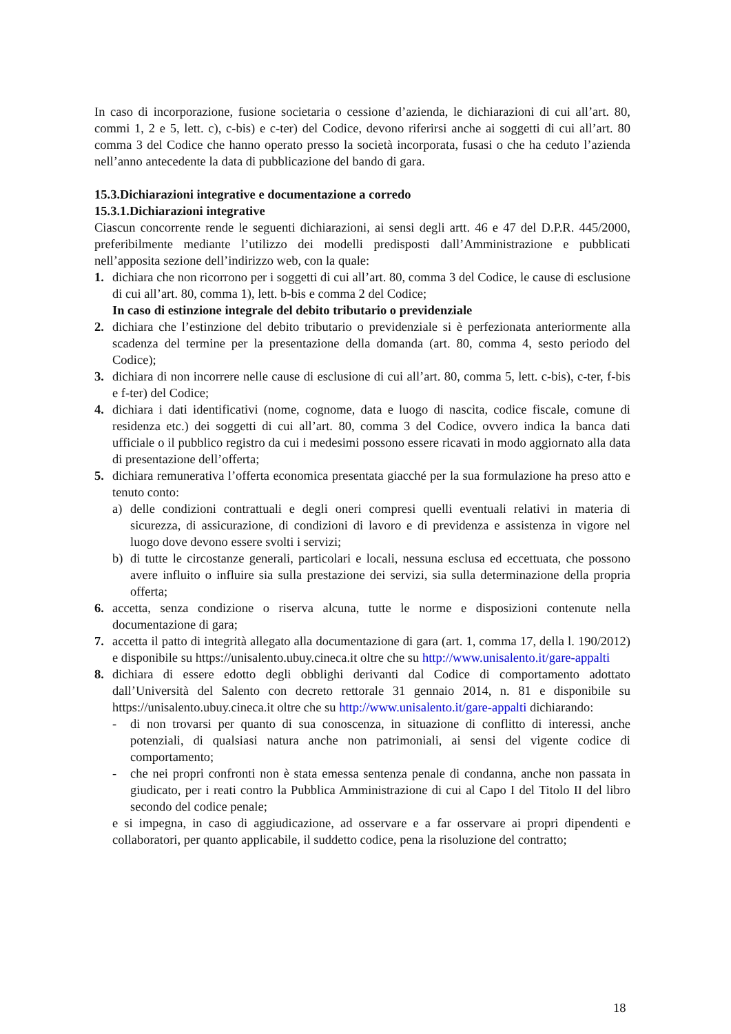In caso di incorporazione, fusione societaria o cessione d’azienda, le dichiarazioni di cui all’art. 80, commi 1, 2 e 5, lett. c), c-bis) e c-ter) del Codice, devono riferirsi anche ai soggetti di cui all’art. 80 comma 3 del Codice che hanno operato presso la società incorporata, fusasi o che ha ceduto l’azienda nell’anno antecedente la data di pubblicazione del bando di gara.
15.3.Dichiarazioni integrative e documentazione a corredo
15.3.1.Dichiarazioni integrative
Ciascun concorrente rende le seguenti dichiarazioni, ai sensi degli artt. 46 e 47 del D.P.R. 445/2000, preferibilmente mediante l’utilizzo dei modelli predisposti dall’Amministrazione e pubblicati nell’apposita sezione dell’indirizzo web, con la quale:
1. dichiara che non ricorrono per i soggetti di cui all’art. 80, comma 3 del Codice, le cause di esclusione di cui all’art. 80, comma 1), lett. b-bis e comma 2 del Codice;
In caso di estinzione integrale del debito tributario o previdenziale
2. dichiara che l’estinzione del debito tributario o previdenziale si è perfezionata anteriormente alla scadenza del termine per la presentazione della domanda (art. 80, comma 4, sesto periodo del Codice);
3. dichiara di non incorrere nelle cause di esclusione di cui all’art. 80, comma 5, lett. c-bis), c-ter, f-bis e f-ter) del Codice;
4. dichiara i dati identificativi (nome, cognome, data e luogo di nascita, codice fiscale, comune di residenza etc.) dei soggetti di cui all’art. 80, comma 3 del Codice, ovvero indica la banca dati ufficiale o il pubblico registro da cui i medesimi possono essere ricavati in modo aggiornato alla data di presentazione dell’offerta;
5. dichiara remunerativa l’offerta economica presentata giacché per la sua formulazione ha preso atto e tenuto conto:
a) delle condizioni contrattuali e degli oneri compresi quelli eventuali relativi in materia di sicurezza, di assicurazione, di condizioni di lavoro e di previdenza e assistenza in vigore nel luogo dove devono essere svolti i servizi;
b) di tutte le circostanze generali, particolari e locali, nessuna esclusa ed eccettuata, che possono avere influito o influire sia sulla prestazione dei servizi, sia sulla determinazione della propria offerta;
6. accetta, senza condizione o riserva alcuna, tutte le norme e disposizioni contenute nella documentazione di gara;
7. accetta il patto di integrità allegato alla documentazione di gara (art. 1, comma 17, della l. 190/2012) e disponibile su https://unisalento.ubuy.cineca.it oltre che su http://www.unisalento.it/gare-appalti
8. dichiara di essere edotto degli obblighi derivanti dal Codice di comportamento adottato dall’Università del Salento con decreto rettorale 31 gennaio 2014, n. 81 e disponibile su https://unisalento.ubuy.cineca.it oltre che su http://www.unisalento.it/gare-appalti dichiarando:
- di non trovarsi per quanto di sua conoscenza, in situazione di conflitto di interessi, anche potenziali, di qualsiasi natura anche non patrimoniali, ai sensi del vigente codice di comportamento;
- che nei propri confronti non è stata emessa sentenza penale di condanna, anche non passata in giudicato, per i reati contro la Pubblica Amministrazione di cui al Capo I del Titolo II del libro secondo del codice penale;
e si impegna, in caso di aggiudicazione, ad osservare e a far osservare ai propri dipendenti e collaboratori, per quanto applicabile, il suddetto codice, pena la risoluzione del contratto;
18